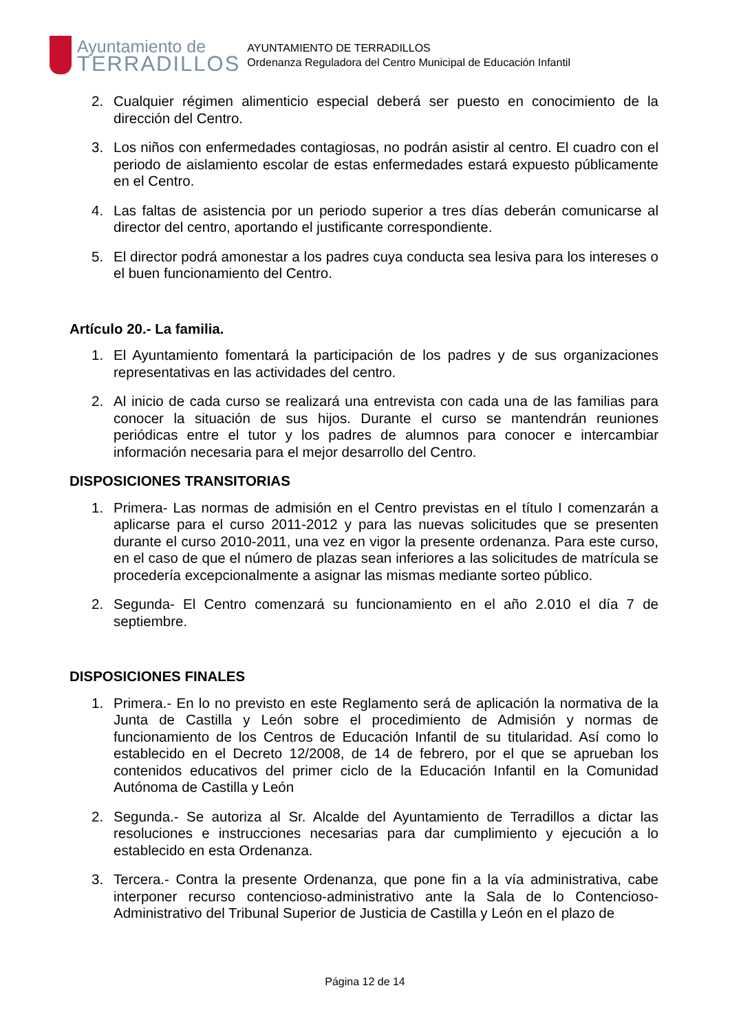Ayuntamiento de
TERRADILLOS
AYUNTAMIENTO DE TERRADILLOS
Ordenanza Reguladora del Centro Municipal de Educación Infantil
2. Cualquier régimen alimenticio especial deberá ser puesto en conocimiento de la dirección del Centro.
3. Los niños con enfermedades contagiosas, no podrán asistir al centro. El cuadro con el periodo de aislamiento escolar de estas enfermedades estará expuesto públicamente en el Centro.
4. Las faltas de asistencia por un periodo superior a tres días deberán comunicarse al director del centro, aportando el justificante correspondiente.
5. El director podrá amonestar a los padres cuya conducta sea lesiva para los intereses o el buen funcionamiento del Centro.
Artículo 20.- La familia.
1. El Ayuntamiento fomentará la participación de los padres y de sus organizaciones representativas en las actividades del centro.
2. Al inicio de cada curso se realizará una entrevista con cada una de las familias para conocer la situación de sus hijos. Durante el curso se mantendrán reuniones periódicas entre el tutor y los padres de alumnos para conocer e intercambiar información necesaria para el mejor desarrollo del Centro.
DISPOSICIONES TRANSITORIAS
1. Primera- Las normas de admisión en el Centro previstas en el título I comenzarán a aplicarse para el curso 2011-2012 y para las nuevas solicitudes que se presenten durante el curso 2010-2011, una vez en vigor la presente ordenanza. Para este curso, en el caso de que el número de plazas sean inferiores a las solicitudes de matrícula se procedería excepcionalmente a asignar las mismas mediante sorteo público.
2. Segunda- El Centro comenzará su funcionamiento en el año 2.010 el día 7 de septiembre.
DISPOSICIONES FINALES
1. Primera.- En lo no previsto en este Reglamento será de aplicación la normativa de la Junta de Castilla y León sobre el procedimiento de Admisión y normas de funcionamiento de los Centros de Educación Infantil de su titularidad. Así como lo establecido en el Decreto 12/2008, de 14 de febrero, por el que se aprueban los contenidos educativos del primer ciclo de la Educación Infantil en la Comunidad Autónoma de Castilla y León
2. Segunda.- Se autoriza al Sr. Alcalde del Ayuntamiento de Terradillos a dictar las resoluciones e instrucciones necesarias para dar cumplimiento y ejecución a lo establecido en esta Ordenanza.
3. Tercera.- Contra la presente Ordenanza, que pone fin a la vía administrativa, cabe interponer recurso contencioso-administrativo ante la Sala de lo Contencioso-Administrativo del Tribunal Superior de Justicia de Castilla y León en el plazo de
Página 12 de 14